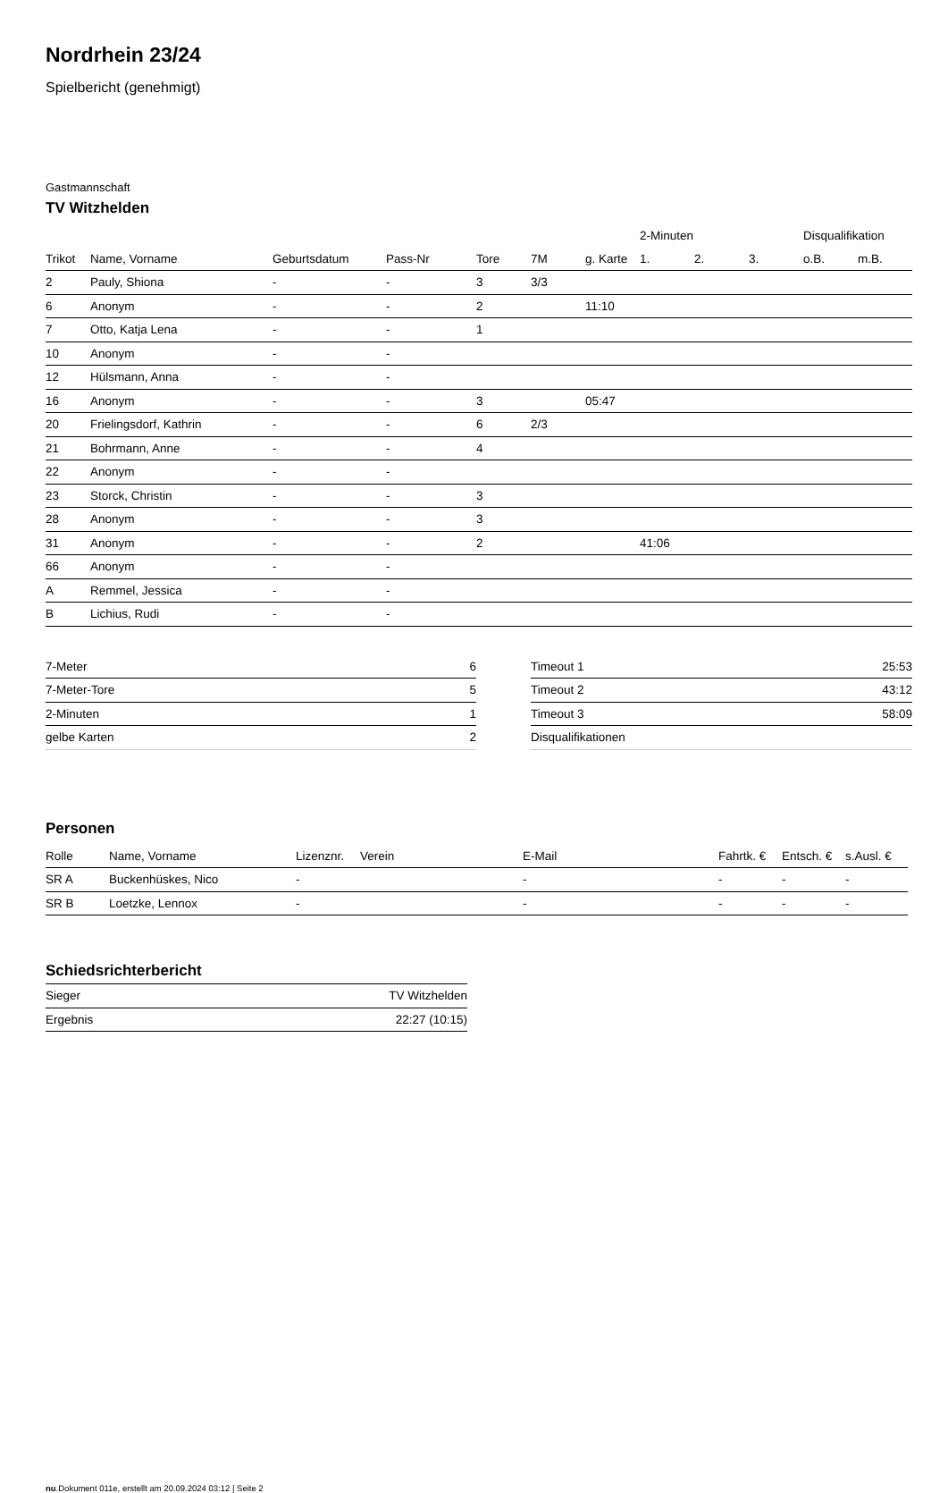Nordrhein 23/24
Spielbericht (genehmigt)
Gastmannschaft
TV Witzhelden
| | | | | | | | 2-Minuten | | | Disqualifikation | |
| --- | --- | --- | --- | --- | --- | --- | --- | --- | --- | --- | --- |
| Trikot | Name, Vorname | Geburtsdatum | Pass-Nr | Tore | 7M | g. Karte | 1. | 2. | 3. | o.B. | m.B. |
| 2 | Pauly, Shiona | - | - | 3 | 3/3 | | | | | | |
| 6 | Anonym | - | - | 2 | | 11:10 | | | | | |
| 7 | Otto, Katja Lena | - | - | 1 | | | | | | | |
| 10 | Anonym | - | - | | | | | | | | |
| 12 | Hülsmann, Anna | - | - | | | | | | | | |
| 16 | Anonym | - | - | 3 | | 05:47 | | | | | |
| 20 | Frielingsdorf, Kathrin | - | - | 6 | 2/3 | | | | | | |
| 21 | Bohrmann, Anne | - | - | 4 | | | | | | | |
| 22 | Anonym | - | - | | | | | | | | |
| 23 | Storck, Christin | - | - | 3 | | | | | | | |
| 28 | Anonym | - | - | 3 | | | | | | | |
| 31 | Anonym | - | - | 2 | | | 41:06 | | | | |
| 66 | Anonym | - | - | | | | | | | | |
| A | Remmel, Jessica | - | - | | | | | | | | |
| B | Lichius, Rudi | - | - | | | | | | | | |
| 7-Meter | 6 |
| 7-Meter-Tore | 5 |
| 2-Minuten | 1 |
| gelbe Karten | 2 |
| Timeout 1 | 25:53 |
| Timeout 2 | 43:12 |
| Timeout 3 | 58:09 |
| Disqualifikationen | |
Personen
| Rolle | Name, Vorname | Lizenznr. | Verein | E-Mail | Fahrtk. € | Entsch. € | s.Ausl. € |
| --- | --- | --- | --- | --- | --- | --- | --- |
| SR A | Buckenhüskes, Nico | - | | - | - | - | - |
| SR B | Loetzke, Lennox | - | | - | - | - | - |
Schiedsrichterbericht
| Sieger | TV Witzhelden |
| Ergebnis | 22:27 (10:15) |
nu.Dokument 011e, erstellt am 20.09.2024 03:12 | Seite 2